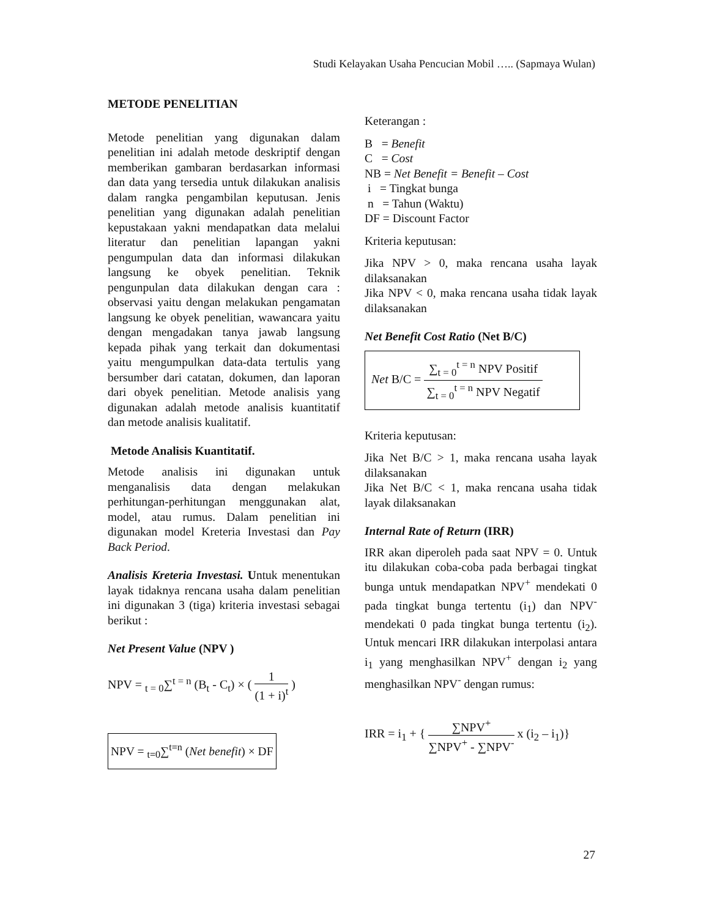Studi Kelayakan Usaha Pencucian Mobil ….. (Sapmaya Wulan)
METODE PENELITIAN
Metode penelitian yang digunakan dalam penelitian ini adalah metode deskriptif dengan memberikan gambaran berdasarkan informasi dan data yang tersedia untuk dilakukan analisis dalam rangka pengambilan keputusan. Jenis penelitian yang digunakan adalah penelitian kepustakaan yakni mendapatkan data melalui literatur dan penelitian lapangan yakni pengumpulan data dan informasi dilakukan langsung ke obyek penelitian. Teknik pengunpulan data dilakukan dengan cara : observasi yaitu dengan melakukan pengamatan langsung ke obyek penelitian, wawancara yaitu dengan mengadakan tanya jawab langsung kepada pihak yang terkait dan dokumentasi yaitu mengumpulkan data-data tertulis yang bersumber dari catatan, dokumen, dan laporan dari obyek penelitian. Metode analisis yang digunakan adalah metode analisis kuantitatif dan metode analisis kualitatif.
Metode Analisis Kuantitatif.
Metode analisis ini digunakan untuk menganalisis data dengan melakukan perhitungan-perhitungan menggunakan alat, model, atau rumus. Dalam penelitian ini digunakan model Kreteria Investasi dan Pay Back Period.
Analisis Kreteria Investasi. Untuk menentukan layak tidaknya rencana usaha dalam penelitian ini digunakan 3 (tiga) kriteria investasi sebagai berikut :
Net Present Value (NPV )
NPV = <sub>t = 0</sub>∑<sup>t = n</sup> (B<sub>t</sub> - C<sub>t</sub>) × ( 1 (1 + i)<sup>t</sup> )
NPV = <sub>t=0</sub>∑<sup>t=n</sup> (Net benefit) × DF
Keterangan :
B = Benefit
C = Cost
NB = Net Benefit = Benefit – Cost
i = Tingkat bunga
n = Tahun (Waktu)
DF = Discount Factor
Kriteria keputusan:
Jika NPV > 0, maka rencana usaha layak dilaksanakan
Jika NPV < 0, maka rencana usaha tidak layak dilaksanakan
Net Benefit Cost Ratio (Net B/C)
Net B/C = ∑<sub>t = 0</sub><sup>t = n</sup> NPV Positif ∑<sub>t = 0</sub><sup>t = n</sup> NPV Negatif
Kriteria keputusan:
Jika Net B/C > 1, maka rencana usaha layak dilaksanakan
Jika Net B/C < 1, maka rencana usaha tidak layak dilaksanakan
Internal Rate of Return (IRR)
IRR akan diperoleh pada saat NPV = 0. Untuk itu dilakukan coba-coba pada berbagai tingkat bunga untuk mendapatkan NPV<sup>+</sup> mendekati 0 pada tingkat bunga tertentu (i<sub>1</sub>) dan NPV<sup>-</sup> mendekati 0 pada tingkat bunga tertentu (i<sub>2</sub>). Untuk mencari IRR dilakukan interpolasi antara i<sub>1</sub> yang menghasilkan NPV<sup>+</sup> dengan i<sub>2</sub> yang menghasilkan NPV<sup>-</sup> dengan rumus:
IRR = i<sub>1</sub> + { ∑NPV<sup>+</sup> ∑NPV<sup>+</sup> - ∑NPV<sup>-</sup> x (i<sub>2</sub> – i<sub>1</sub>)}
27